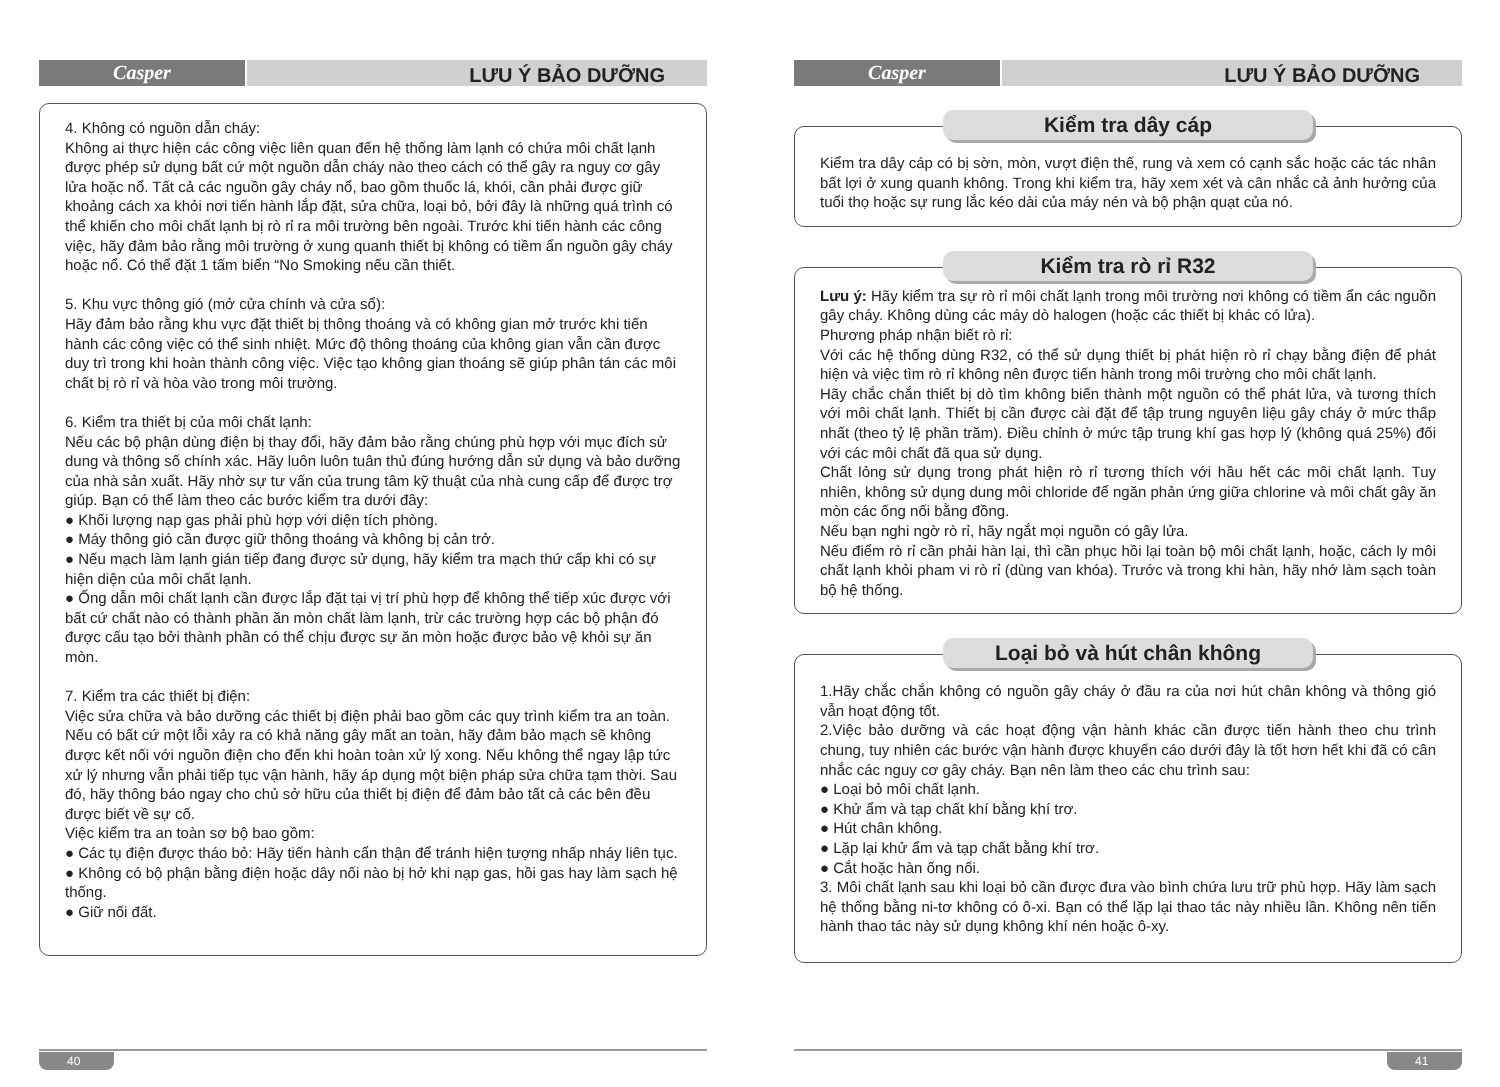Casper
LƯU Ý BẢO DƯỠNG
4. Không có nguồn dẫn cháy:
Không ai thực hiện các công việc liên quan đến hệ thống làm lạnh có chứa môi chất lạnh được phép sử dụng bất cứ một nguồn dẫn cháy nào theo cách có thể gây ra nguy cơ gây lửa hoặc nổ. Tất cả các nguồn gây cháy nổ, bao gồm thuốc lá, khói, cần phải được giữ khoảng cách xa khỏi nơi tiến hành lắp đặt, sửa chữa, loại bỏ, bởi đây là những quá trình có thể khiến cho môi chất lạnh bị rò rỉ ra môi trường bên ngoài. Trước khi tiến hành các công việc, hãy đảm bảo rằng môi trường ở xung quanh thiết bị không có tiềm ẩn nguồn gây cháy hoặc nổ. Có thể đặt 1 tấm biển “No Smoking nếu cần thiết.
5. Khu vực thông gió (mở cửa chính và cửa sổ):
Hãy đảm bảo rằng khu vực đặt thiết bị thông thoáng và có không gian mở trước khi tiến hành các công việc có thể sinh nhiệt. Mức độ thông thoáng của không gian vẫn cần được duy trì trong khi hoàn thành công việc. Việc tạo không gian thoáng sẽ giúp phân tán các môi chất bị rò rỉ và hòa vào trong môi trường.
6. Kiểm tra thiết bị của môi chất lạnh:
Nếu các bộ phận dùng điện bị thay đổi, hãy đảm bảo rằng chúng phù hợp với mục đích sử dung và thông số chính xác. Hãy luôn luôn tuân thủ đúng hướng dẫn sử dụng và bảo dưỡng của nhà sản xuất. Hãy nhờ sự tư vấn của trung tâm kỹ thuật của nhà cung cấp để được trợ giúp. Bạn có thể làm theo các bước kiểm tra dưới đây:
● Khối lượng nạp gas phải phù hợp với diện tích phòng.
● Máy thông gió cần được giữ thông thoáng và không bị cản trở.
● Nếu mạch làm lạnh gián tiếp đang được sử dụng, hãy kiểm tra mạch thứ cấp khi có sự hiện diện của môi chất lạnh.
● Ống dẫn môi chất lạnh cần được lắp đặt tại vị trí phù hợp để không thể tiếp xúc được với bất cứ chất nào có thành phần ăn mòn chất làm lạnh, trừ các trường hợp các bộ phận đó được cấu tạo bởi thành phần có thể chịu được sự ăn mòn hoặc được bảo vệ khỏi sự ăn mòn.
7. Kiểm tra các thiết bị điện:
Việc sửa chữa và bảo dưỡng các thiết bị điện phải bao gồm các quy trình kiểm tra an toàn. Nếu có bất cứ một lỗi xảy ra có khả năng gây mất an toàn, hãy đảm bảo mạch sẽ không được kết nối với nguồn điện cho đến khi hoàn toàn xử lý xong. Nếu không thể ngay lập tức xử lý nhưng vẫn phải tiếp tục vận hành, hãy áp dụng một biện pháp sửa chữa tạm thời. Sau đó, hãy thông báo ngay cho chủ sở hữu của thiết bị điện để đảm bảo tất cả các bên đều được biết về sự cố.
Việc kiểm tra an toàn sơ bộ bao gồm:
● Các tụ điện được tháo bỏ: Hãy tiến hành cẩn thận để tránh hiện tượng nhấp nháy liên tục.
● Không có bộ phận bằng điện hoặc dây nối nào bị hở khi nạp gas, hồi gas hay làm sạch hệ thống.
● Giữ nối đất.
40
Casper
LƯU Ý BẢO DƯỠNG
Kiểm tra dây cáp
Kiểm tra dây cáp có bị sờn, mòn, vượt điện thế, rung và xem có cạnh sắc hoặc các tác nhân bất lợi ở xung quanh không. Trong khi kiểm tra, hãy xem xét và cân nhắc cả ảnh hưởng của tuổi thọ hoặc sự rung lắc kéo dài của máy nén và bộ phận quạt của nó.
Kiểm tra rò rỉ R32
Lưu ý: Hãy kiểm tra sự rò rỉ môi chất lạnh trong môi trường nơi không có tiềm ẩn các nguồn gây cháy. Không dùng các máy dò halogen (hoặc các thiết bị khác có lửa).
Phương pháp nhận biết rò rỉ:
Với các hệ thống dùng R32, có thể sử dụng thiết bị phát hiện rò rỉ chạy bằng điện để phát hiện và việc tìm rò rỉ không nên được tiến hành trong môi trường cho môi chất lạnh.
Hãy chắc chắn thiết bị dò tìm không biến thành một nguồn có thể phát lửa, và tương thích với môi chất lạnh. Thiết bị cần được cài đặt để tập trung nguyên liệu gây cháy ở mức thấp nhất (theo tỷ lệ phần trăm). Điều chỉnh ở mức tập trung khí gas hợp lý (không quá 25%) đối với các môi chất đã qua sử dụng.
Chất lỏng sử dụng trong phát hiện rò rỉ tương thích với hầu hết các môi chất lạnh. Tuy nhiên, không sử dụng dung môi chloride để ngăn phản ứng giữa chlorine và môi chất gây ăn mòn các ống nối bằng đồng.
Nếu bạn nghi ngờ rò rỉ, hãy ngắt mọi nguồn có gây lửa.
Nếu điểm rò rỉ cần phải hàn lại, thì cần phục hồi lại toàn bộ môi chất lạnh, hoặc, cách ly môi chất lạnh khỏi pham vi rò rỉ (dùng van khóa). Trước và trong khi hàn, hãy nhớ làm sạch toàn bộ hệ thống.
Loại bỏ và hút chân không
1.Hãy chắc chắn không có nguồn gây cháy ở đầu ra của nơi hút chân không và thông gió vẫn hoạt động tốt.
2.Việc bảo dưỡng và các hoạt động vận hành khác cần được tiến hành theo chu trình chung, tuy nhiên các bước vận hành được khuyến cáo dưới đây là tốt hơn hết khi đã có cân nhắc các nguy cơ gây cháy. Bạn nên làm theo các chu trình sau:
● Loại bỏ môi chất lạnh.
● Khử ẩm và tạp chất khí bằng khí trơ.
● Hút chân không.
● Lặp lại khử ẩm và tạp chất bằng khí trơ.
● Cắt hoặc hàn ống nối.
3. Môi chất lạnh sau khi loại bỏ cần được đưa vào bình chứa lưu trữ phù hợp. Hãy làm sạch hệ thống bằng ni-tơ không có ô-xi. Bạn có thể lặp lại thao tác này nhiều lần. Không nên tiến hành thao tác này sử dụng không khí nén hoặc ô-xy.
41